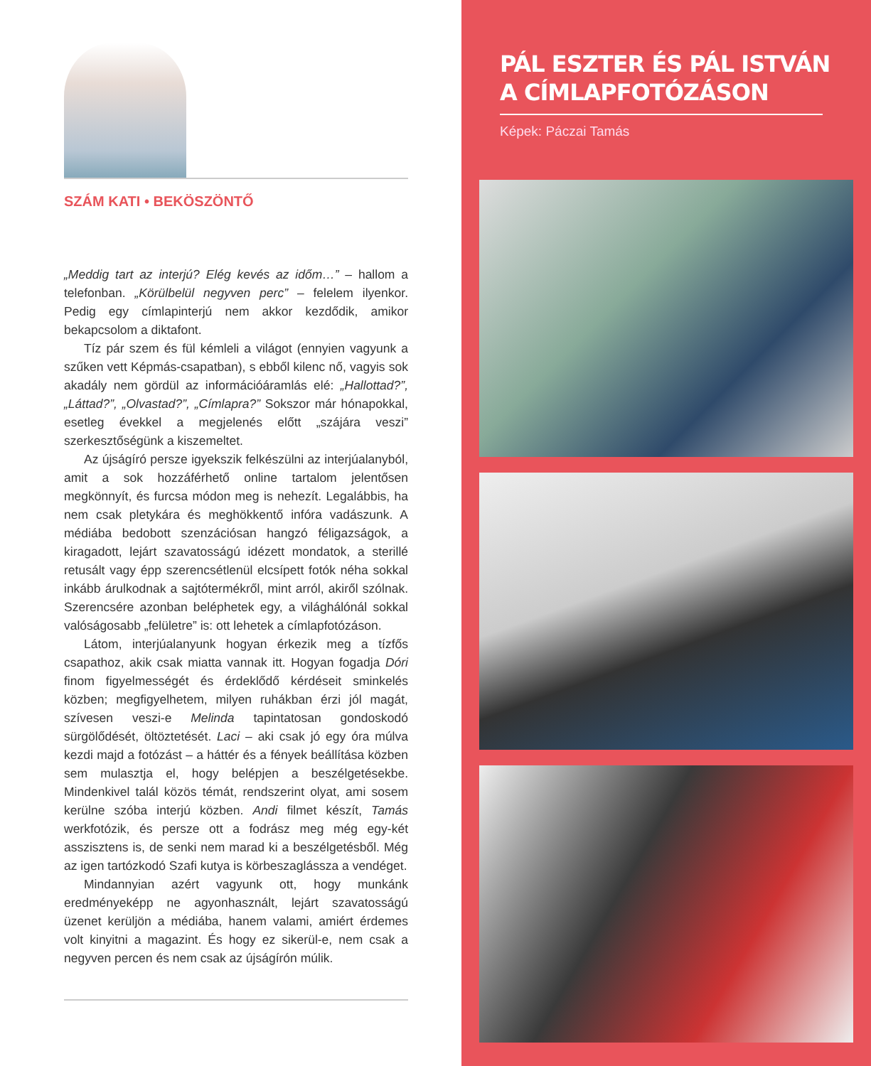SZÁM KATI • BEKÖSZÖNTŐ
„Meddig tart az interjú? Elég kevés az időm…” – hallom a telefonban. „Körülbelül negyven perc” – felelem ilyenkor. Pedig egy címlapinterjú nem akkor kezdődik, amikor bekapcsolom a diktafont.
Tíz pár szem és fül kémleli a világot (ennyien vagyunk a szűken vett Képmás-csapatban), s ebből kilenc nő, vagyis sok akadály nem gördül az információáramlás elé: „Hallottad?”, „Láttad?”, „Olvastad?”, „Címlapra?” Sokszor már hónapokkal, esetleg évekkel a megjelenés előtt „szájára veszi” szerkesztőségünk a kiszemeltet.
Az újságíró persze igyekszik felkészülni az interjúalanyból, amit a sok hozzáférhető online tartalom jelentősen megkönnyít, és furcsa módon meg is nehezít. Legalábbis, ha nem csak pletykára és meghökkentő infóra vadászunk. A médiába bedobott szenzációsan hangzó féligazságok, a kiragadott, lejárt szavatosságú idézett mondatok, a sterillé retusált vagy épp szerencsétlenül elcsípett fotók néha sokkal inkább árulkodnak a sajtótermékről, mint arról, akiről szólnak. Szerencsére azonban beléphetek egy, a világhálónál sokkal valóságosabb „felületre” is: ott lehetek a címlapfotózáson.
Látom, interjúalanyunk hogyan érkezik meg a tízfős csapathoz, akik csak miatta vannak itt. Hogyan fogadja Dóri finom figyelmességét és érdeklődő kérdéseit sminkelés közben; megfigyelhetem, milyen ruhákban érzi jól magát, szívesen veszi-e Melinda tapintatosan gondoskodó sürgölődését, öltöztetését. Laci – aki csak jó egy óra múlva kezdi majd a fotózást – a háttér és a fények beállítása közben sem mulasztja el, hogy belépjen a beszélgetésekbe. Mindenkivel talál közös témát, rendszerint olyat, ami sosem kerülne szóba interjú közben. Andi filmet készít, Tamás werkfotózik, és persze ott a fodrász meg még egy-két asszisztens is, de senki nem marad ki a beszélgetésből. Még az igen tartózkodó Szafi kutya is körbeszaglássza a vendéget.
Mindannyian azért vagyunk ott, hogy munkánk eredményeképp ne agyonhasznált, lejárt szavatosságú üzenet kerüljön a médiába, hanem valami, amiért érdemes volt kinyitni a magazint. És hogy ez sikerül-e, nem csak a negyven percen és nem csak az újságírón múlik.
PÁL ESZTER ÉS PÁL ISTVÁN
A CÍMLAPFOTÓZÁSON
Képek: Páczai Tamás